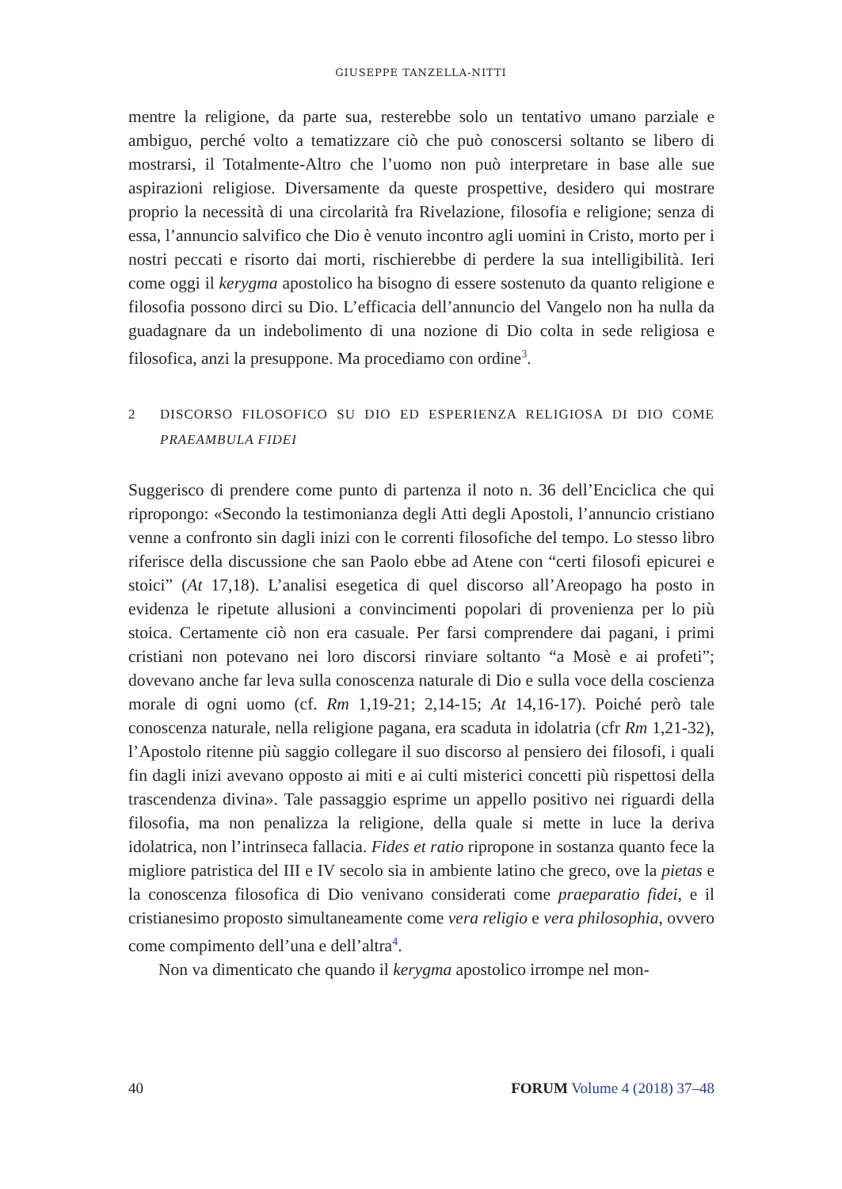GIUSEPPE TANZELLA-NITTI
mentre la religione, da parte sua, resterebbe solo un tentativo umano parziale e ambiguo, perché volto a tematizzare ciò che può conoscersi soltanto se libero di mostrarsi, il Totalmente-Altro che l’uomo non può interpretare in base alle sue aspirazioni religiose. Diversamente da queste prospettive, desidero qui mostrare proprio la necessità di una circolarità fra Rivelazione, filosofia e religione; senza di essa, l’annuncio salvifico che Dio è venuto incontro agli uomini in Cristo, morto per i nostri peccati e risorto dai morti, rischierebbe di perdere la sua intelligibilità. Ieri come oggi il kerygma apostolico ha bisogno di essere sostenuto da quanto religione e filosofia possono dirci su Dio. L’efficacia dell’annuncio del Vangelo non ha nulla da guadagnare da un indebolimento di una nozione di Dio colta in sede religiosa e filosofica, anzi la presuppone. Ma procediamo con ordine<sup>3</sup>.
2 DISCORSO FILOSOFICO SU DIO ED ESPERIENZA RELIGIOSA DI DIO COME PRAEAMBULA FIDEI
Suggerisco di prendere come punto di partenza il noto n. 36 dell’Enciclica che qui ripropongo: «Secondo la testimonianza degli Atti degli Apostoli, l’annuncio cristiano venne a confronto sin dagli inizi con le correnti filosofiche del tempo. Lo stesso libro riferisce della discussione che san Paolo ebbe ad Atene con “certi filosofi epicurei e stoici” (At 17,18). L’analisi esegetica di quel discorso all’Areopago ha posto in evidenza le ripetute allusioni a convincimenti popolari di provenienza per lo più stoica. Certamente ciò non era casuale. Per farsi comprendere dai pagani, i primi cristiani non potevano nei loro discorsi rinviare soltanto “a Mosè e ai profeti”; dovevano anche far leva sulla conoscenza naturale di Dio e sulla voce della coscienza morale di ogni uomo (cf. Rm 1,19-21; 2,14-15; At 14,16-17). Poiché però tale conoscenza naturale, nella religione pagana, era scaduta in idolatria (cfr Rm 1,21-32), l’Apostolo ritenne più saggio collegare il suo discorso al pensiero dei filosofi, i quali fin dagli inizi avevano opposto ai miti e ai culti misterici concetti più rispettosi della trascendenza divina». Tale passaggio esprime un appello positivo nei riguardi della filosofia, ma non penalizza la religione, della quale si mette in luce la deriva idolatrica, non l’intrinseca fallacia. Fides et ratio ripropone in sostanza quanto fece la migliore patristica del III e IV secolo sia in ambiente latino che greco, ove la pietas e la conoscenza filosofica di Dio venivano considerati come praeparatio fidei, e il cristianesimo proposto simultaneamente come vera religio e vera philosophia, ovvero come compimento dell’una e dell’altra<sup>4</sup>.
Non va dimenticato che quando il kerygma apostolico irrompe nel mon-
40 FORUM Volume 4 (2018) 37–48